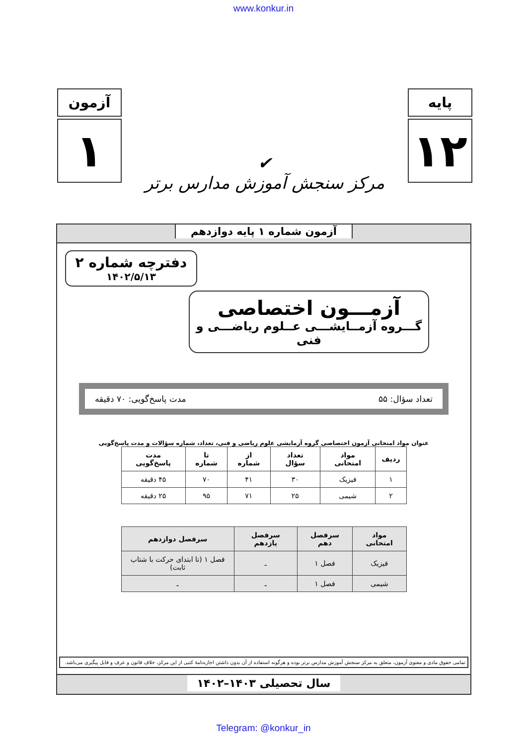www.konkur.in
آزمون
۱
✔
مرکز سنجش آموزش مدارس برتر
پایه
۱۲
آزمون شماره ۱ پایه دوازدهم
دفترچه شماره ۲
۱۴۰۲/۵/۱۳
آزمـــون اختصاصی
گـــروه آزمــایشـــی عــلوم ریاضـــی و فنی
تعداد سؤال: ۵۵ مدت پاسخ‌گویی: ۷۰ دقیقه
عنوان مواد امتحانی آزمون اختصاصی گروه آزمایشی علوم ریاضی و فنی، تعداد، شماره سؤالات و مدت پاسخ‌گویی
| ردیف | مواد امتحانی | تعداد سؤال | از شماره | تا شماره | مدت پاسخ‌گویی |
| --- | --- | --- | --- | --- | --- |
| ۱ | فیزیک | ۳۰ | ۴۱ | ۷۰ | ۴۵ دقیقه |
| ۲ | شیمی | ۲۵ | ۷۱ | ۹۵ | ۲۵ دقیقه |
| مواد امتحانی | سرفصل دهم | سرفصل یازدهم | سرفصل دوازدهم |
| --- | --- | --- | --- |
| فیزیک | فصل ۱ | ـ | فصل ۱ (تا ابتدای حرکت با شتاب ثابت) |
| شیمی | فصل ۱ | ـ | ـ |
تمامی حقوق مادی و معنوی آزمون، متعلق به مرکز سنجش آموزش مدارس برتر بوده و هرگونه استفاده از آن بدون داشتن اجازه‌نامهٔ کتبی از این مرکز، خلاف قانون و عرف و قابل پیگیری می‌باشد.
سال تحصیلی ۱۴۰۳–۱۴۰۲
Telegram: @konkur_in